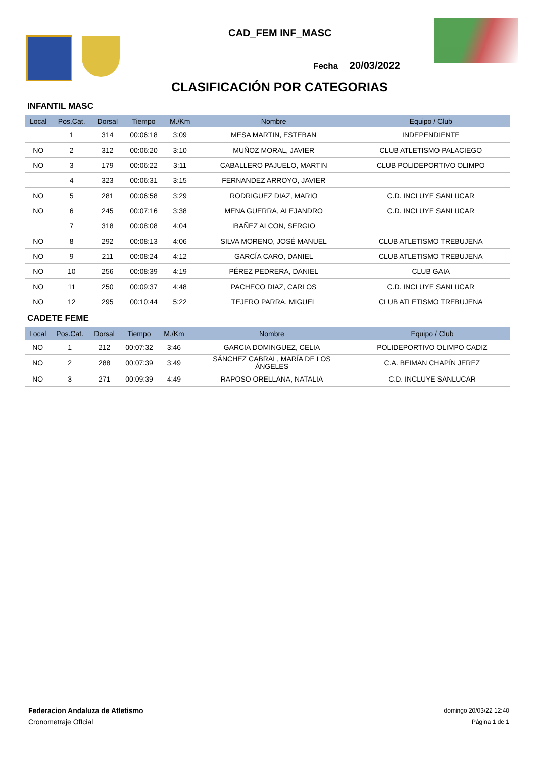CAD_FEM INF_MASC
Fecha 20/03/2022
CLASIFICACIÓN POR CATEGORIAS
INFANTIL MASC
| Local | Pos.Cat. | Dorsal | Tiempo | M./Km | Nombre | Equipo / Club |
| --- | --- | --- | --- | --- | --- | --- |
| | 1 | 314 | 00:06:18 | 3:09 | MESA MARTIN, ESTEBAN | INDEPENDIENTE |
| NO | 2 | 312 | 00:06:20 | 3:10 | MUÑOZ MORAL, JAVIER | CLUB ATLETISMO PALACIEGO |
| NO | 3 | 179 | 00:06:22 | 3:11 | CABALLERO PAJUELO, MARTIN | CLUB POLIDEPORTIVO OLIMPO |
| | 4 | 323 | 00:06:31 | 3:15 | FERNANDEZ ARROYO, JAVIER | |
| NO | 5 | 281 | 00:06:58 | 3:29 | RODRIGUEZ DIAZ, MARIO | C.D. INCLUYE SANLUCAR |
| NO | 6 | 245 | 00:07:16 | 3:38 | MENA GUERRA, ALEJANDRO | C.D. INCLUYE SANLUCAR |
| | 7 | 318 | 00:08:08 | 4:04 | IBAÑEZ ALCON, SERGIO | |
| NO | 8 | 292 | 00:08:13 | 4:06 | SILVA MORENO, JOSÉ MANUEL | CLUB ATLETISMO TREBUJENA |
| NO | 9 | 211 | 00:08:24 | 4:12 | GARCÍA CARO, DANIEL | CLUB ATLETISMO TREBUJENA |
| NO | 10 | 256 | 00:08:39 | 4:19 | PÉREZ PEDRERA, DANIEL | CLUB GAIA |
| NO | 11 | 250 | 00:09:37 | 4:48 | PACHECO DIAZ, CARLOS | C.D. INCLUYE SANLUCAR |
| NO | 12 | 295 | 00:10:44 | 5:22 | TEJERO PARRA, MIGUEL | CLUB ATLETISMO TREBUJENA |
CADETE FEME
| Local | Pos.Cat. | Dorsal | Tiempo | M./Km | Nombre | Equipo / Club |
| --- | --- | --- | --- | --- | --- | --- |
| NO | 1 | 212 | 00:07:32 | 3:46 | GARCIA DOMINGUEZ, CELIA | POLIDEPORTIVO OLIMPO CADIZ |
| NO | 2 | 288 | 00:07:39 | 3:49 | SÁNCHEZ CABRAL, MARÍA DE LOS ÁNGELES | C.A. BEIMAN CHAPÍN JEREZ |
| NO | 3 | 271 | 00:09:39 | 4:49 | RAPOSO ORELLANA, NATALIA | C.D. INCLUYE SANLUCAR |
Federacion Andaluza de Atletismo
Cronometraje OfIcial
domingo 20/03/22 12:40
Página 1 de 1